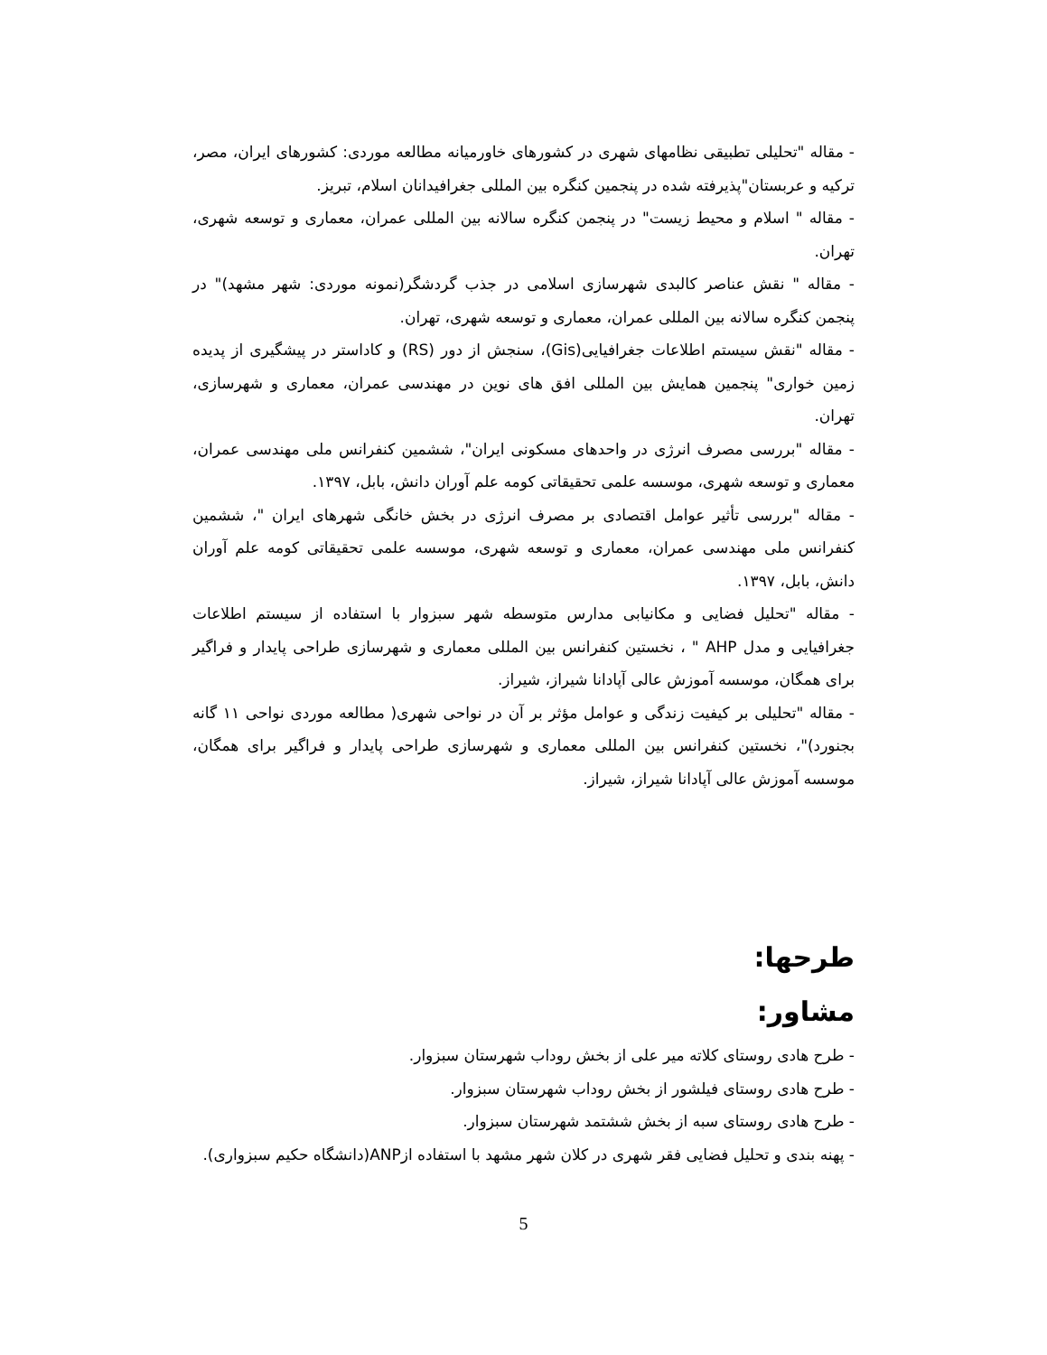- مقاله "تحلیلی تطبیقی نظامهای شهری در کشورهای خاورمیانه مطالعه موردی: کشورهای ایران، مصر، ترکیه و عربستان"پذیرفته شده در پنجمین کنگره بین المللی جغرافیدانان اسلام، تبریز.
- مقاله " اسلام و محیط زیست" در پنجمن کنگره سالانه بین المللی عمران، معماری و توسعه شهری، تهران.
- مقاله " نقش عناصر کالبدی شهرسازی اسلامی در جذب گردشگر(نمونه موردی: شهر مشهد)" در پنجمن کنگره سالانه بین المللی عمران، معماری و توسعه شهری، تهران.
- مقاله "نقش سیستم اطلاعات جغرافیایی(Gis)، سنجش از دور (RS) و کاداستر در پیشگیری از پدیده زمین خواری" پنجمین همایش بین المللی افق های نوین در مهندسی عمران، معماری و شهرسازی، تهران.
- مقاله "بررسی مصرف انرژی در واحدهای مسکونی ایران"، ششمین کنفرانس ملی مهندسی عمران، معماری و توسعه شهری، موسسه علمی تحقیقاتی کومه علم آوران دانش، بابل، ۱۳۹۷.
- مقاله "بررسی تأثیر عوامل اقتصادی بر مصرف انرژی در بخش خانگی شهرهای ایران "، ششمین کنفرانس ملی مهندسی عمران، معماری و توسعه شهری، موسسه علمی تحقیقاتی کومه علم آوران دانش، بابل، ۱۳۹۷.
- مقاله "تحلیل فضایی و مکانیابی مدارس متوسطه شهر سبزوار با استفاده از سیستم اطلاعات جغرافیایی و مدل AHP " ، نخستین کنفرانس بین المللی معماری و شهرسازی طراحی پایدار و فراگیر برای همگان، موسسه آموزش عالی آپادانا شیراز، شیراز.
- مقاله "تحلیلی بر کیفیت زندگی و عوامل مؤثر بر آن در نواحی شهری( مطالعه موردی نواحی ۱۱ گانه بجنورد)"، نخستین کنفرانس بین المللی معماری و شهرسازی طراحی پایدار و فراگیر برای همگان، موسسه آموزش عالی آپادانا شیراز، شیراز.
طرحها:
مشاور:
- طرح هادی روستای کلاته میر علی از بخش روداب شهرستان سبزوار.
- طرح هادی روستای فیلشور از بخش روداب شهرستان سبزوار.
- طرح هادی روستای سبه از بخش ششتمد شهرستان سبزوار.
- پهنه بندی و تحلیل فضایی فقر شهری در کلان شهر مشهد با استفاده ازANP(دانشگاه حکیم سبزواری).
5